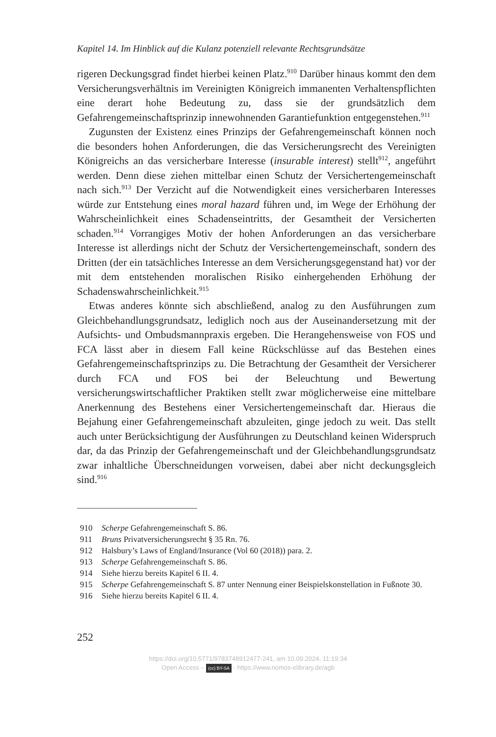Kapitel 14. Im Hinblick auf die Kulanz potenziell relevante Rechtsgrundsätze
rigeren Deckungsgrad findet hierbei keinen Platz.<sup>910</sup> Darüber hinaus kommt den dem Versicherungsverhältnis im Vereinigten Königreich immanenten Verhaltenspflichten eine derart hohe Bedeutung zu, dass sie der grundsätzlich dem Gefahrengemeinschaftsprinzip innewohnenden Garantiefunktion entgegenstehen.<sup>911</sup>
Zugunsten der Existenz eines Prinzips der Gefahrengemeinschaft können noch die besonders hohen Anforderungen, die das Versicherungsrecht des Vereinigten Königreichs an das versicherbare Interesse (insurable interest) stellt<sup>912</sup>, angeführt werden. Denn diese ziehen mittelbar einen Schutz der Versichertengemeinschaft nach sich.<sup>913</sup> Der Verzicht auf die Notwendigkeit eines versicherbaren Interesses würde zur Entstehung eines moral hazard führen und, im Wege der Erhöhung der Wahrscheinlichkeit eines Schadenseintritts, der Gesamtheit der Versicherten schaden.<sup>914</sup> Vorrangiges Motiv der hohen Anforderungen an das versicherbare Interesse ist allerdings nicht der Schutz der Versichertengemeinschaft, sondern des Dritten (der ein tatsächliches Interesse an dem Versicherungsgegenstand hat) vor der mit dem entstehenden moralischen Risiko einhergehenden Erhöhung der Schadenswahrscheinlichkeit.<sup>915</sup>
Etwas anderes könnte sich abschließend, analog zu den Ausführungen zum Gleichbehandlungsgrundsatz, lediglich noch aus der Auseinandersetzung mit der Aufsichts- und Ombudsmannpraxis ergeben. Die Herangehensweise von FOS und FCA lässt aber in diesem Fall keine Rückschlüsse auf das Bestehen eines Gefahrengemeinschaftsprinzips zu. Die Betrachtung der Gesamtheit der Versicherer durch FCA und FOS bei der Beleuchtung und Bewertung versicherungswirtschaftlicher Praktiken stellt zwar möglicherweise eine mittelbare Anerkennung des Bestehens einer Versichertengemeinschaft dar. Hieraus die Bejahung einer Gefahrengemeinschaft abzuleiten, ginge jedoch zu weit. Das stellt auch unter Berücksichtigung der Ausführungen zu Deutschland keinen Widerspruch dar, da das Prinzip der Gefahrengemeinschaft und der Gleichbehandlungsgrundsatz zwar inhaltliche Überschneidungen vorweisen, dabei aber nicht deckungsgleich sind.<sup>916</sup>
910 Scherpe Gefahrengemeinschaft S. 86.
911 Bruns Privatversicherungsrecht § 35 Rn. 76.
912 Halsbury’s Laws of England/Insurance (Vol 60 (2018)) para. 2.
913 Scherpe Gefahrengemeinschaft S. 86.
914 Siehe hierzu bereits Kapitel 6 II. 4.
915 Scherpe Gefahrengemeinschaft S. 87 unter Nennung einer Beispielskonstellation in Fußnote 30.
916 Siehe hierzu bereits Kapitel 6 II. 4.
252
https://doi.org/10.5771/9783748912477-241, am 10.09.2024, 11:19:34
Open Access – (cc) BY-SA - https://www.nomos-elibrary.de/agb